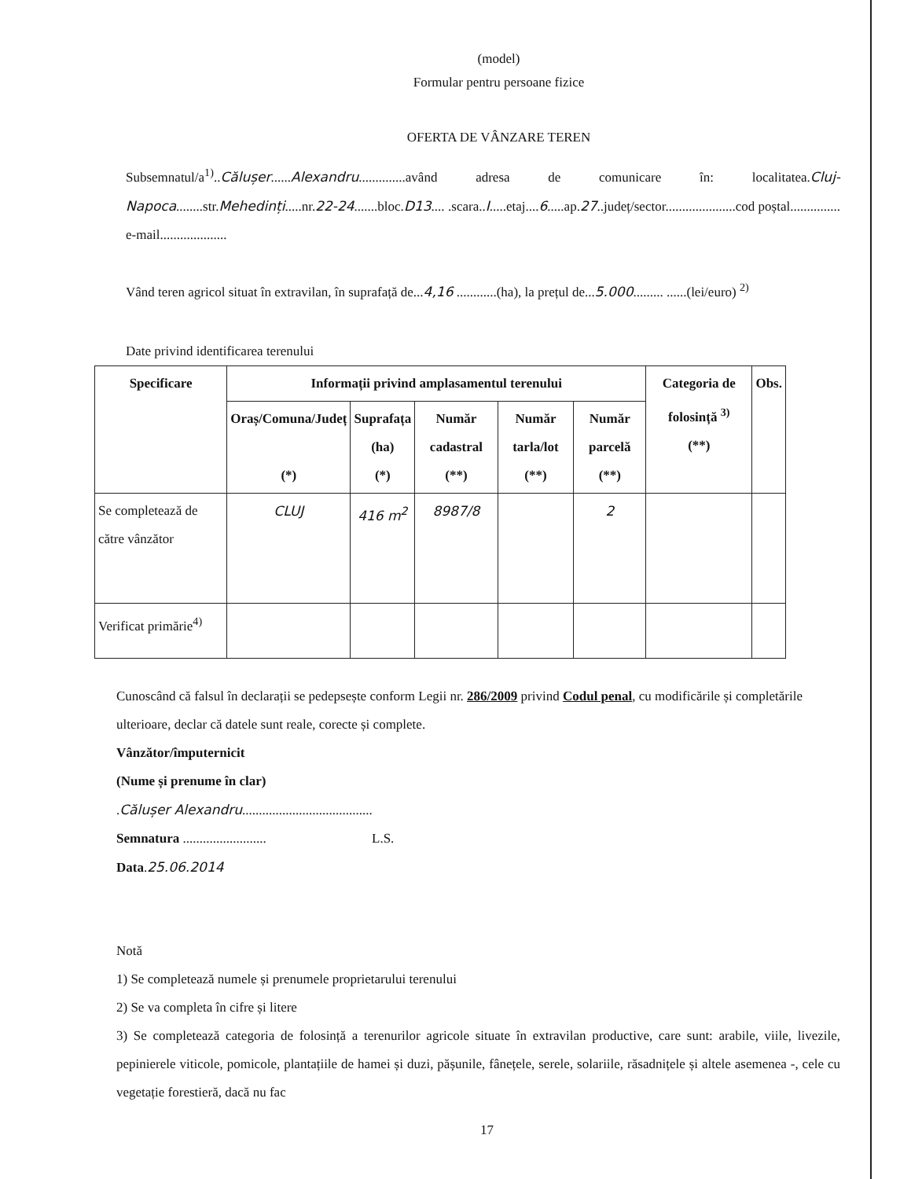(model)
Formular pentru persoane fizice
OFERTA DE VÂNZARE TEREN
Subsemnatul/a<sup>1)</sup>..Călușer......Alexandru..............având adresa de comunicare în: localitatea.Cluj-Napoca........str.Mehedinți.....nr.22-24.......bloc.D13.... .scara..I.....etaj....6.....ap.27..județ/sector.....................cod poștal............... e-mail....................
Vând teren agricol situat în extravilan, în suprafață de...4,16 ............(ha), la prețul de...5.000......... ......(lei/euro) <sup>2)</sup>
Date privind identificarea terenului
| Specificare | Informații privind amplasamentul terenului | | | | | Categoria de folosință <sup>3)</sup> (**) | Obs. |
| --- | --- | --- | --- | --- | --- | --- | --- |
| | Oraș/Comuna/Județ (*) | Suprafața (ha) (*) | Număr cadastral (**) | Număr tarla/lot (**) | Număr parcelă (**) | | |
| Se completează de către vânzător | CLUJ | 416 m<sup>2</sup> | 8987/8 | | 2 | | |
| Verificat primărie<sup>4)</sup> | | | | | | | |
Cunoscând că falsul în declarații se pedepsește conform Legii nr. 286/2009 privind Codul penal, cu modificările și completările ulterioare, declar că datele sunt reale, corecte și complete.
Vânzător/împuternicit
(Nume și prenume în clar)
.Călușer Alexandru.......................................
Semnatura ......................... L.S.
Data.25.06.2014
Notă
1) Se completează numele și prenumele proprietarului terenului
2) Se va completa în cifre și litere
3) Se completează categoria de folosință a terenurilor agricole situate în extravilan productive, care sunt: arabile, viile, livezile, pepinierele viticole, pomicole, plantațiile de hamei și duzi, pășunile, fânețele, serele, solariile, răsadnițele și altele asemenea -, cele cu vegetație forestieră, dacă nu fac
17